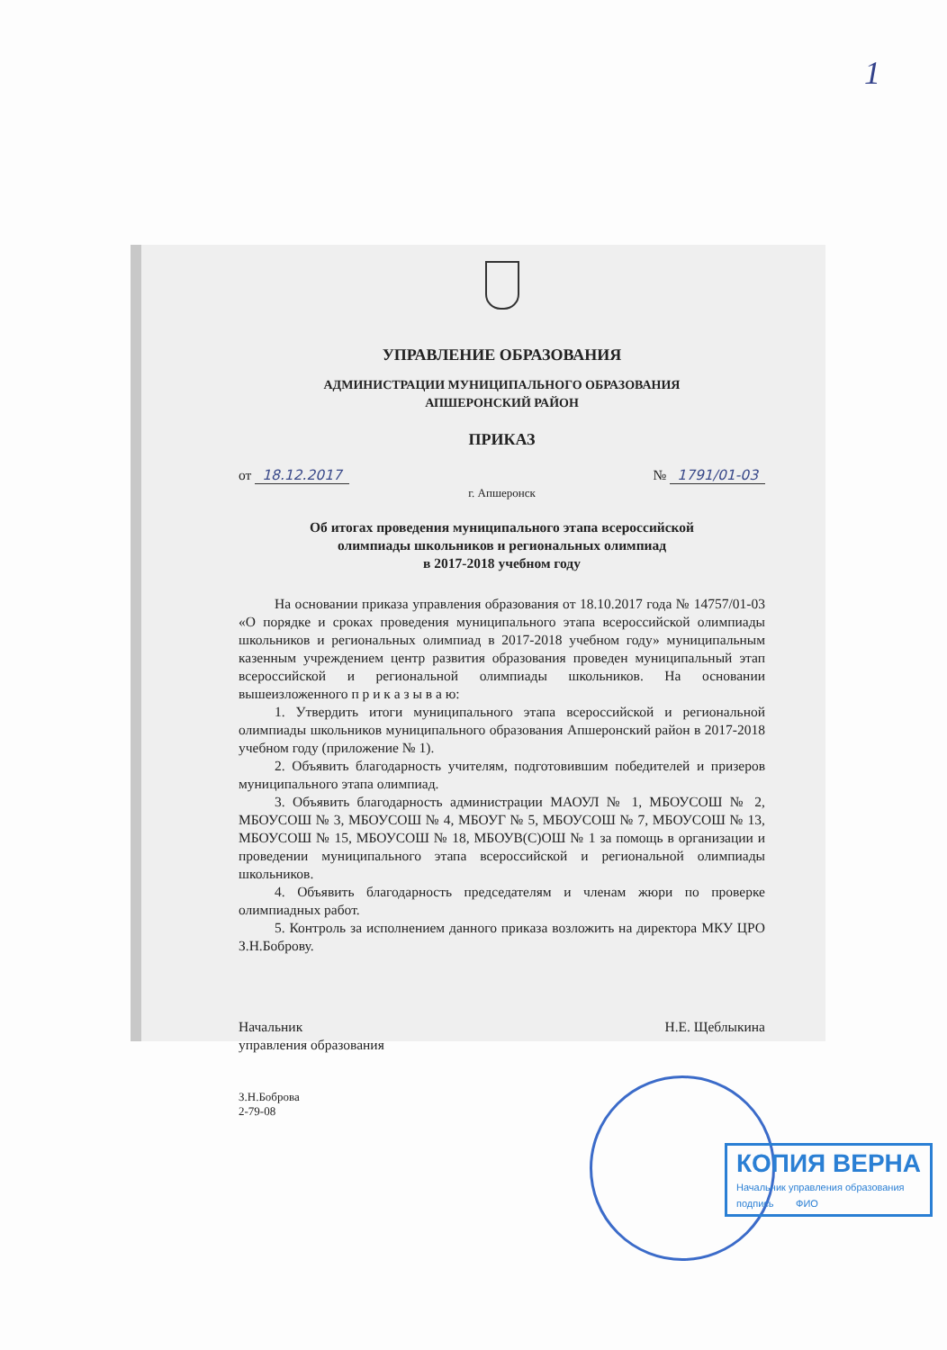1
УПРАВЛЕНИЕ ОБРАЗОВАНИЯ
АДМИНИСТРАЦИИ МУНИЦИПАЛЬНОГО ОБРАЗОВАНИЯ
АПШЕРОНСКИЙ РАЙОН
ПРИКАЗ
от 18.12.2017 № 1791/01-03
г. Апшеронск
Об итогах проведения муниципального этапа всероссийской
олимпиады школьников и региональных олимпиад
в 2017-2018 учебном году
На основании приказа управления образования от 18.10.2017 года № 14757/01-03 «О порядке и сроках проведения муниципального этапа всероссийской олимпиады школьников и региональных олимпиад в 2017-2018 учебном году» муниципальным казенным учреждением центр развития образования проведен муниципальный этап всероссийской и региональной олимпиады школьников. На основании вышеизложенного п р и к а з ы в а ю:
1. Утвердить итоги муниципального этапа всероссийской и региональной олимпиады школьников муниципального образования Апшеронский район в 2017-2018 учебном году (приложение № 1).
2. Объявить благодарность учителям, подготовившим победителей и призеров муниципального этапа олимпиад.
3. Объявить благодарность администрации МАОУЛ № 1, МБОУСОШ № 2, МБОУСОШ № 3, МБОУСОШ № 4, МБОУГ № 5, МБОУСОШ № 7, МБОУСОШ № 13, МБОУСОШ № 15, МБОУСОШ № 18, МБОУВ(С)ОШ № 1 за помощь в организации и проведении муниципального этапа всероссийской и региональной олимпиады школьников.
4. Объявить благодарность председателям и членам жюри по проверке олимпиадных работ.
5. Контроль за исполнением данного приказа возложить на директора МКУ ЦРО З.Н.Боброву.
Начальник
управления образования Н.Е. Щеблыкина
З.Н.Боброва
2-79-08
КОПИЯ ВЕРНА
Начальник управления образования
подпись ФИО